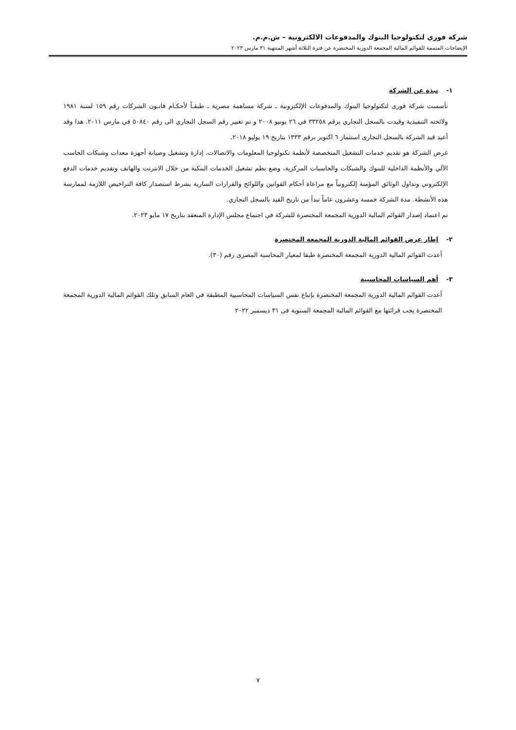شركة فوري لتكنولوجيا البنوك والمدفوعات الالكترونية – ش.م.م.
الإيضاحات المتممة للقوائم المالية المجمعة الدورية المختصرة عن فترة الثلاثة أشهر المنتهية ٣١ مارس ٢٠٢٣
١- نبذة عن الشركة
تأسست شركة فورى لتكنولوجيا البنوك والمدفوعات الإلكترونية ـ شركة مساهمة مصرية ـ طبقـاً لأحكـام قانـون الشركات رقم ١٥٩ لسنة ١٩٨١ ولائحته التنفيذية وقيدت بالسجل التجاري برقم ٣٣٢٥٨ في ٢٦ يونيو ٢٠٠٨ و تم تغيير رقم السجل التجاري الى رقم ٥٠٨٤٠ في مارس ٢٠١١. هذا وقد أعيد قيد الشركة بالسجل التجارى استثمار ٦ اكتوبر برقم ١٣٣٣ بتاريخ ١٩ يوليو ٢٠١٨.
غرض الشركة هو تقديم خدمات التشغيل المتخصصة لأنظمة تكنولوجيا المعلومات والاتصالات، إدارة وتشغيل وصيانة أجهزة معدات وشبكات الحاسب الآلي والأنظمة الداخلية للبنوك والشبكات والحاسبات المركزية، وضع نظم تشغيل الخدمات البنكية من خلال الانترنت والهاتف وتقديم خدمات الدفع الإلكتروني وتداول الوثائق المؤمنة إلكترونياً مع مراعاة أحكام القوانين واللوائح والقرارات السارية بشرط استصدار كافة التراخيص اللازمة لممارسة هذه الأنشطة. مدة الشركة خمسة وعشرون عاماً تبدأ من تاريخ القيد بالسجل التجاري.
تم اعتماد إصدار القوائم المالية الدورية المجمعة المختصرة للشركة في اجتماع مجلس الإدارة المنعقد بتاريخ ١٧ مايو ٢٠٢٣.
٢- إطار عرض القوائم المالية الدورية المجمعة المختصرة
أعدت القوائم المالية الدورية المجمعة المختصرة طبقا لمعيار المحاسبة المصرى رقم (٣٠).
٣- أهم السياسات المحاسبية
أعدت القوائم المالية الدورية المجمعة المختصرة بإتباع نفس السياسات المحاسبية المطبقة في العام السابق وتلك القوائم المالية الدورية المجمعة المختصرة يجب قرائتها مع القوائم المالية المجمعة السنوية فى ٣١ ديسمبر ٢٠٢٢
٧